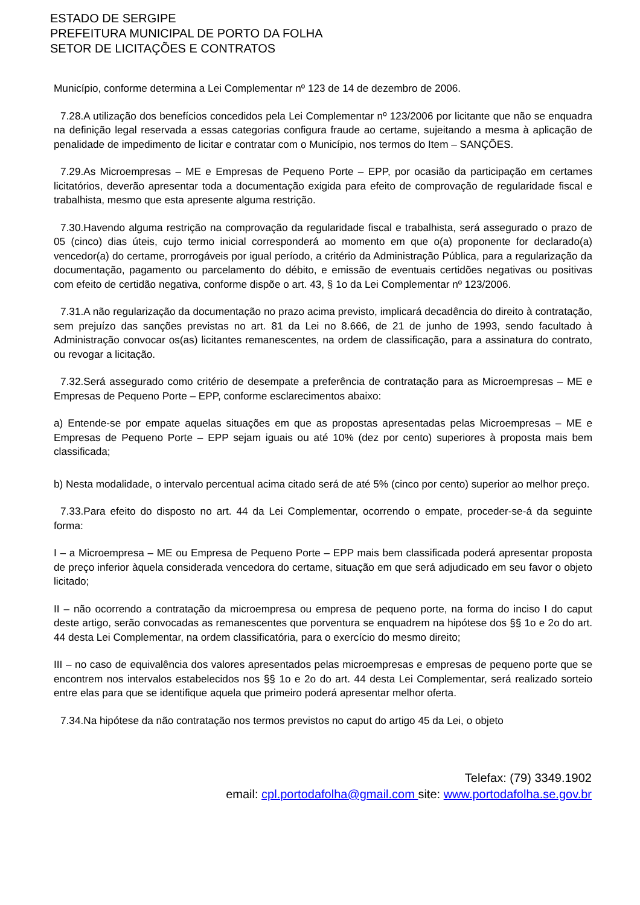ESTADO DE SERGIPE
PREFEITURA MUNICIPAL DE PORTO DA FOLHA
SETOR DE LICITAÇÕES E CONTRATOS
Município, conforme determina a Lei Complementar nº 123 de 14 de dezembro de 2006.
7.28.A utilização dos benefícios concedidos pela Lei Complementar nº 123/2006 por licitante que não se enquadra na definição legal reservada a essas categorias configura fraude ao certame, sujeitando a mesma à aplicação de penalidade de impedimento de licitar e contratar com o Município, nos termos do Item – SANÇÕES.
7.29.As Microempresas – ME e Empresas de Pequeno Porte – EPP, por ocasião da participação em certames licitatórios, deverão apresentar toda a documentação exigida para efeito de comprovação de regularidade fiscal e trabalhista, mesmo que esta apresente alguma restrição.
7.30.Havendo alguma restrição na comprovação da regularidade fiscal e trabalhista, será assegurado o prazo de 05 (cinco) dias úteis, cujo termo inicial corresponderá ao momento em que o(a) proponente for declarado(a) vencedor(a) do certame, prorrogáveis por igual período, a critério da Administração Pública, para a regularização da documentação, pagamento ou parcelamento do débito, e emissão de eventuais certidões negativas ou positivas com efeito de certidão negativa, conforme dispõe o art. 43, § 1o da Lei Complementar nº 123/2006.
7.31.A não regularização da documentação no prazo acima previsto, implicará decadência do direito à contratação, sem prejuízo das sanções previstas no art. 81 da Lei no 8.666, de 21 de junho de 1993, sendo facultado à Administração convocar os(as) licitantes remanescentes, na ordem de classificação, para a assinatura do contrato, ou revogar a licitação.
7.32.Será assegurado como critério de desempate a preferência de contratação para as Microempresas – ME e Empresas de Pequeno Porte – EPP, conforme esclarecimentos abaixo:
a) Entende-se por empate aquelas situações em que as propostas apresentadas pelas Microempresas – ME e Empresas de Pequeno Porte – EPP sejam iguais ou até 10% (dez por cento) superiores à proposta mais bem classificada;
b) Nesta modalidade, o intervalo percentual acima citado será de até 5% (cinco por cento) superior ao melhor preço.
7.33.Para efeito do disposto no art. 44 da Lei Complementar, ocorrendo o empate, proceder-se-á da seguinte forma:
I – a Microempresa – ME ou Empresa de Pequeno Porte – EPP mais bem classificada poderá apresentar proposta de preço inferior àquela considerada vencedora do certame, situação em que será adjudicado em seu favor o objeto licitado;
II – não ocorrendo a contratação da microempresa ou empresa de pequeno porte, na forma do inciso I do caput deste artigo, serão convocadas as remanescentes que porventura se enquadrem na hipótese dos §§ 1o e 2o do art. 44 desta Lei Complementar, na ordem classificatória, para o exercício do mesmo direito;
III – no caso de equivalência dos valores apresentados pelas microempresas e empresas de pequeno porte que se encontrem nos intervalos estabelecidos nos §§ 1o e 2o do art. 44 desta Lei Complementar, será realizado sorteio entre elas para que se identifique aquela que primeiro poderá apresentar melhor oferta.
7.34.Na hipótese da não contratação nos termos previstos no caput do artigo 45 da Lei, o objeto
Telefax: (79) 3349.1902
email: cpl.portodafolha@gmail.com site: www.portodafolha.se.gov.br